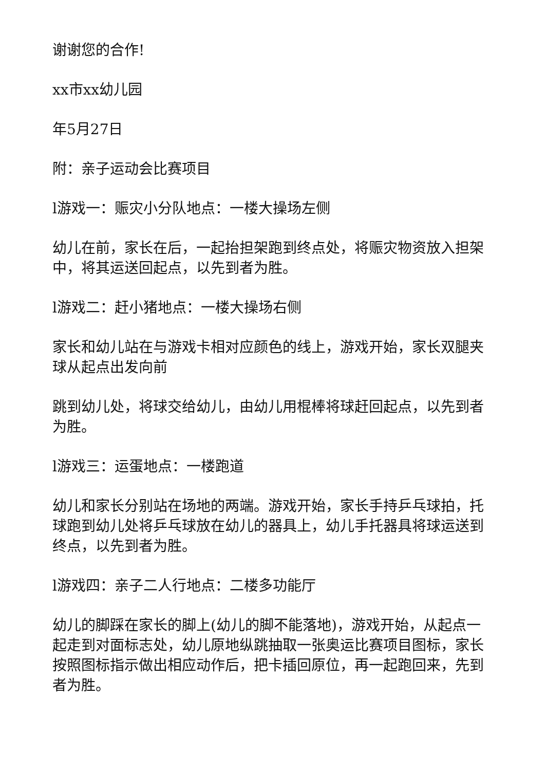谢谢您的合作!
xx市xx幼儿园
年5月27日
附：亲子运动会比赛项目
l游戏一：赈灾小分队地点：一楼大操场左侧
幼儿在前，家长在后，一起抬担架跑到终点处，将赈灾物资放入担架中，将其运送回起点，以先到者为胜。
l游戏二：赶小猪地点：一楼大操场右侧
家长和幼儿站在与游戏卡相对应颜色的线上，游戏开始，家长双腿夹球从起点出发向前
跳到幼儿处，将球交给幼儿，由幼儿用棍棒将球赶回起点，以先到者为胜。
l游戏三：运蛋地点：一楼跑道
幼儿和家长分别站在场地的两端。游戏开始，家长手持乒乓球拍，托球跑到幼儿处将乒乓球放在幼儿的器具上，幼儿手托器具将球运送到终点，以先到者为胜。
l游戏四：亲子二人行地点：二楼多功能厅
幼儿的脚踩在家长的脚上(幼儿的脚不能落地)，游戏开始，从起点一起走到对面标志处，幼儿原地纵跳抽取一张奥运比赛项目图标，家长按照图标指示做出相应动作后，把卡插回原位，再一起跑回来，先到者为胜。